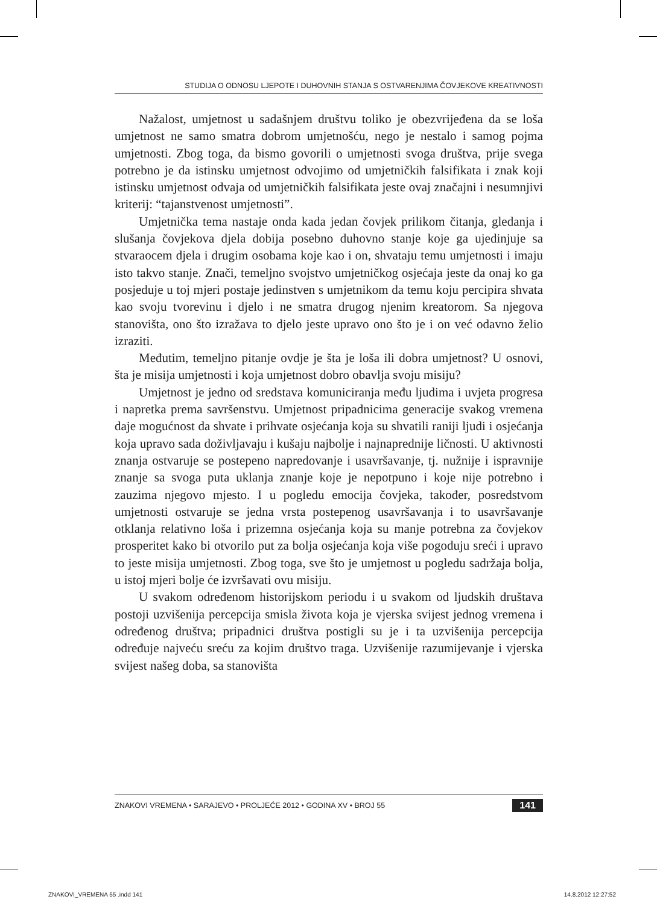STUDIJA O ODNOSU LJEPOTE I DUHOVNIH STANJA S OSTVARENJIMA ČOVJEKOVE KREATIVNOSTI
Nažalost, umjetnost u sadašnjem društvu toliko je obezvrijeđena da se loša umjetnost ne samo smatra dobrom umjetnošću, nego je nestalo i samog pojma umjetnosti. Zbog toga, da bismo govorili o umjetnosti svoga društva, prije svega potrebno je da istinsku umjetnost odvojimo od umjetničkih falsifikata i znak koji istinsku umjetnost odvaja od umjetničkih falsifikata jeste ovaj značajni i nesumnjivi kriterij: “tajanstvenost umjetnosti”.
Umjetnička tema nastaje onda kada jedan čovjek prilikom čitanja, gledanja i slušanja čovjekova djela dobija posebno duhovno stanje koje ga ujedinjuje sa stvaraocem djela i drugim osobama koje kao i on, shvataju temu umjetnosti i imaju isto takvo stanje. Znači, temeljno svojstvo umjetničkog osjećaja jeste da onaj ko ga posjeduje u toj mjeri postaje jedinstven s umjetnikom da temu koju percipira shvata kao svoju tvorevinu i djelo i ne smatra drugog njenim kreatorom. Sa njegova stanovišta, ono što izražava to djelo jeste upravo ono što je i on već odavno želio izraziti.
Međutim, temeljno pitanje ovdje je šta je loša ili dobra umjetnost? U osnovi, šta je misija umjetnosti i koja umjetnost dobro obavlja svoju misiju?
Umjetnost je jedno od sredstava komuniciranja među ljudima i uvjeta progresa i napretka prema savršenstvu. Umjetnost pripadnicima generacije svakog vremena daje mogućnost da shvate i prihvate osjećanja koja su shvatili raniji ljudi i osjećanja koja upravo sada doživljavaju i kušaju najbolje i najnaprednije ličnosti. U aktivnosti znanja ostvaruje se postepeno napredovanje i usavršavanje, tj. nužnije i ispravnije znanje sa svoga puta uklanja znanje koje je nepotpuno i koje nije potrebno i zauzima njegovo mjesto. I u pogledu emocija čovjeka, također, posredstvom umjetnosti ostvaruje se jedna vrsta postepenog usavršavanja i to usavršavanje otklanja relativno loša i prizemna osjećanja koja su manje potrebna za čovjekov prosperitet kako bi otvorilo put za bolja osjećanja koja više pogoduju sreći i upravo to jeste misija umjetnosti. Zbog toga, sve što je umjetnost u pogledu sadržaja bolja, u istoj mjeri bolje će izvršavati ovu misiju.
U svakom određenom historijskom periodu i u svakom od ljudskih društava postoji uzvišenija percepcija smisla života koja je vjerska svijest jednog vremena i određenog društva; pripadnici društva postigli su je i ta uzvišenija percepcija određuje najveću sreću za kojim društvo traga. Uzvišenije razumijevanje i vjerska svijest našeg doba, sa stanovišta
ZNAKOVI VREMENA • SARAJEVO • PROLJEĆE 2012 • GODINA XV • BROJ 55 141
ZNAKOVI_VREMENA 55 .indd 141 14.8.2012 12:27:52